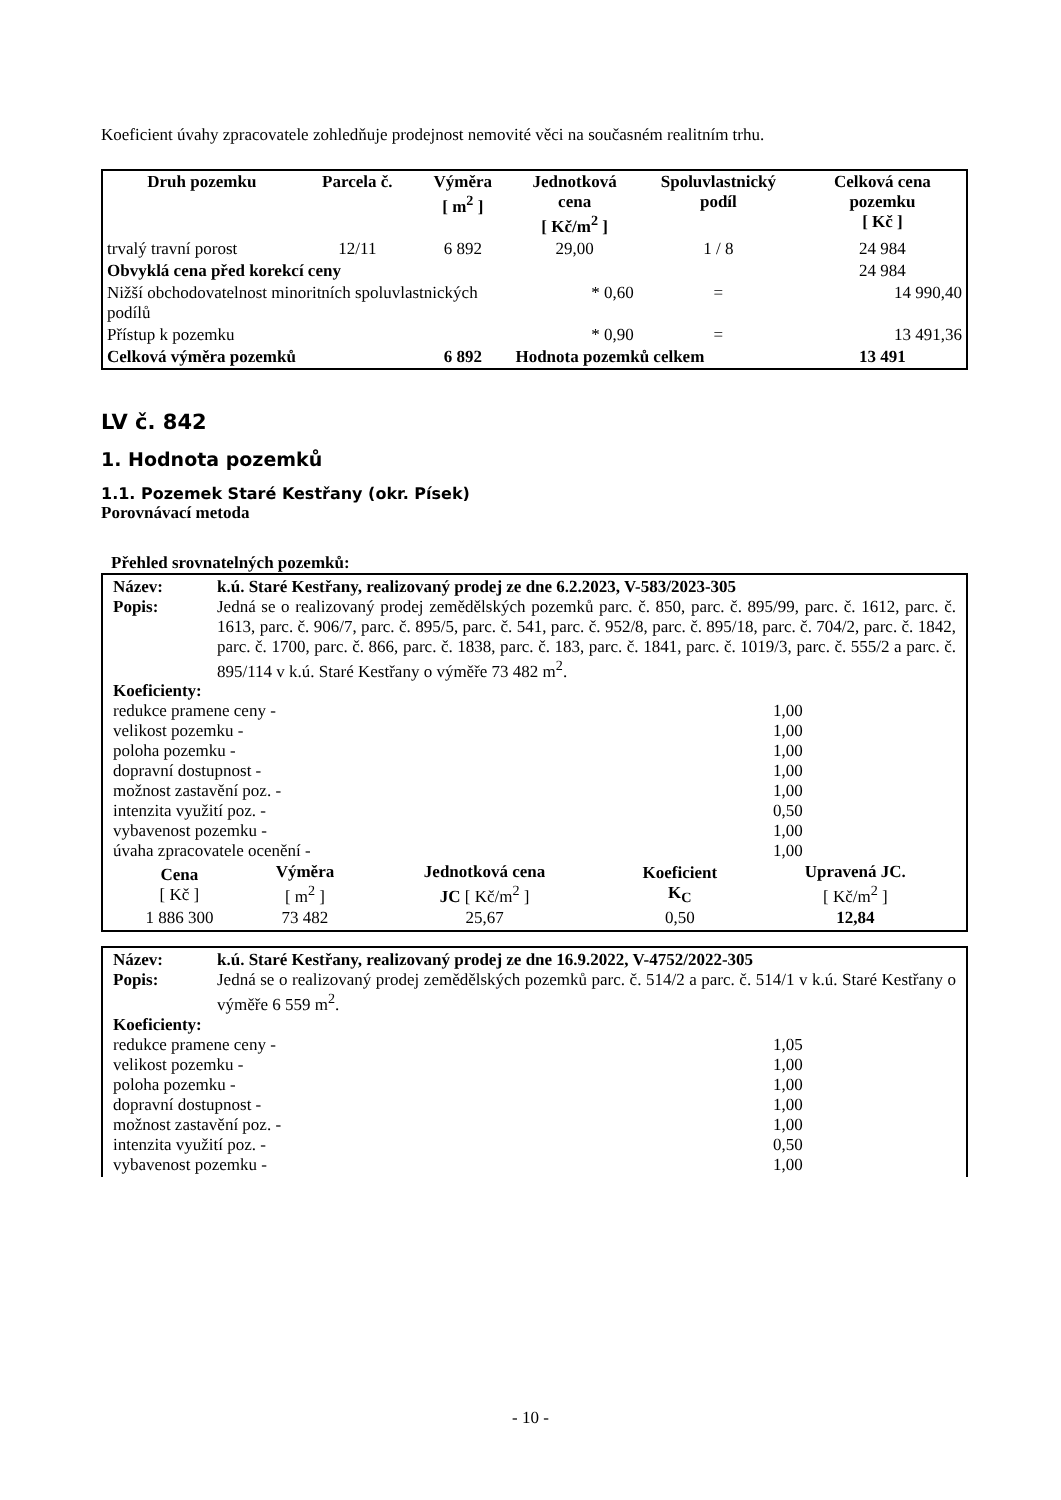Koeficient úvahy zpracovatele zohledňuje prodejnost nemovité věci na současném realitním trhu.
| Druh pozemku | Parcela č. | Výměra [ m<sup>2</sup> ] | Jednotková cena [ Kč/m<sup>2</sup> ] | Spoluvlastnický podíl | Celková cena pozemku [ Kč ] |
| --- | --- | --- | --- | --- | --- |
| trvalý travní porost | 12/11 | 6 892 | 29,00 | 1 / 8 | 24 984 |
| Obvyklá cena před korekcí ceny | | | | | 24 984 |
| Nižší obchodovatelnost minoritních spoluvlastnických podílů | | | * 0,60 | = | 14 990,40 |
| Přístup k pozemku | | | * 0,90 | = | 13 491,36 |
| Celková výměra pozemků | | 6 892 | Hodnota pozemků celkem | | 13 491 |
LV č. 842
1. Hodnota pozemků
1.1. Pozemek Staré Kestřany (okr. Písek)
Porovnávací metoda
Přehled srovnatelných pozemků:
Název: k.ú. Staré Kestřany, realizovaný prodej ze dne 6.2.2023, V-583/2023-305
Popis: Jedná se o realizovaný prodej zemědělských pozemků parc. č. 850, parc. č. 895/99, parc. č. 1612, parc. č. 1613, parc. č. 906/7, parc. č. 895/5, parc. č. 541, parc. č. 952/8, parc. č. 895/18, parc. č. 704/2, parc. č. 1842, parc. č. 1700, parc. č. 866, parc. č. 1838, parc. č. 183, parc. č. 1841, parc. č. 1019/3, parc. č. 555/2 a parc. č. 895/114 v k.ú. Staré Kestřany o výměře 73 482 m<sup>2</sup>.
Koeficienty:
redukce pramene ceny - 1,00
velikost pozemku - 1,00
poloha pozemku - 1,00
dopravní dostupnost - 1,00
možnost zastavění poz. - 1,00
intenzita využití poz. - 0,50
vybavenost pozemku - 1,00
úvaha zpracovatele ocenění - 1,00
| Cena [ Kč ] | Výměra [ m<sup>2</sup> ] | Jednotková cena JC [ Kč/m<sup>2</sup> ] | Koeficient K<sub>C</sub> | Upravená JC. [ Kč/m<sup>2</sup> ] |
| --- | --- | --- | --- | --- |
| 1 886 300 | 73 482 | 25,67 | 0,50 | 12,84 |
Název: k.ú. Staré Kestřany, realizovaný prodej ze dne 16.9.2022, V-4752/2022-305
Popis: Jedná se o realizovaný prodej zemědělských pozemků parc. č. 514/2 a parc. č. 514/1 v k.ú. Staré Kestřany o výměře 6 559 m<sup>2</sup>.
Koeficienty:
redukce pramene ceny - 1,05
velikost pozemku - 1,00
poloha pozemku - 1,00
dopravní dostupnost - 1,00
možnost zastavění poz. - 1,00
intenzita využití poz. - 0,50
vybavenost pozemku - 1,00
- 10 -